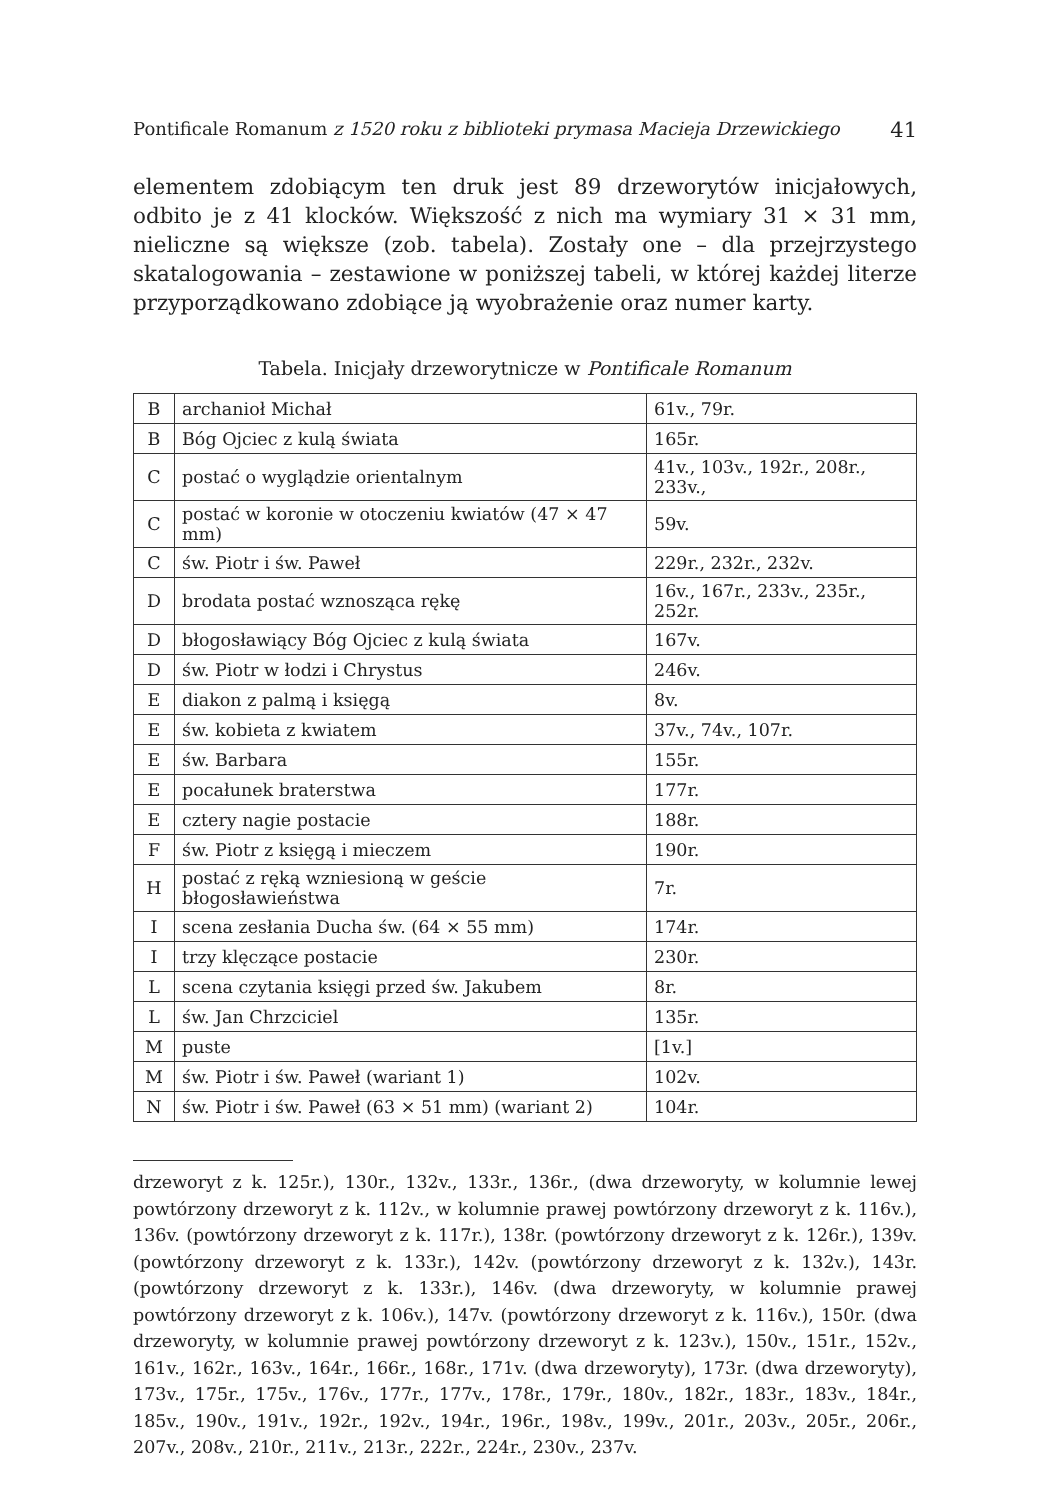Pontificale Romanum z 1520 roku z biblioteki prymasa Macieja Drzewickiego 41
elementem zdobiącym ten druk jest 89 drzeworytów inicjałowych, odbito je z 41 klocków. Większość z nich ma wymiary 31 × 31 mm, nieliczne są większe (zob. tabela). Zostały one – dla przejrzystego skatalogowania – zestawione w poniższej tabeli, w której każdej literze przyporządkowano zdobiące ją wyobrażenie oraz numer karty.
Tabela. Inicjały drzeworytnicze w Pontificale Romanum
| B | archanioł Michał | 61v., 79r. |
| B | Bóg Ojciec z kulą świata | 165r. |
| C | postać o wyglądzie orientalnym | 41v., 103v., 192r., 208r., 233v., |
| C | postać w koronie w otoczeniu kwiatów (47 × 47 mm) | 59v. |
| C | św. Piotr i św. Paweł | 229r., 232r., 232v. |
| D | brodata postać wznosząca rękę | 16v., 167r., 233v., 235r., 252r. |
| D | błogosławiący Bóg Ojciec z kulą świata | 167v. |
| D | św. Piotr w łodzi i Chrystus | 246v. |
| E | diakon z palmą i księgą | 8v. |
| E | św. kobieta z kwiatem | 37v., 74v., 107r. |
| E | św. Barbara | 155r. |
| E | pocałunek braterstwa | 177r. |
| E | cztery nagie postacie | 188r. |
| F | św. Piotr z księgą i mieczem | 190r. |
| H | postać z ręką wzniesioną w geście błogosławieństwa | 7r. |
| I | scena zesłania Ducha św. (64 × 55 mm) | 174r. |
| I | trzy klęczące postacie | 230r. |
| L | scena czytania księgi przed św. Jakubem | 8r. |
| L | św. Jan Chrzciciel | 135r. |
| M | puste | [1v.] |
| M | św. Piotr i św. Paweł (wariant 1) | 102v. |
| N | św. Piotr i św. Paweł (63 × 51 mm) (wariant 2) | 104r. |
drzeworyt z k. 125r.), 130r., 132v., 133r., 136r., (dwa drzeworyty, w kolumnie lewej powtórzony drzeworyt z k. 112v., w kolumnie prawej powtórzony drzeworyt z k. 116v.), 136v. (powtórzony drzeworyt z k. 117r.), 138r. (powtórzony drzeworyt z k. 126r.), 139v. (powtórzony drzeworyt z k. 133r.), 142v. (powtórzony drzeworyt z k. 132v.), 143r. (powtórzony drzeworyt z k. 133r.), 146v. (dwa drzeworyty, w kolumnie prawej powtórzony drzeworyt z k. 106v.), 147v. (powtórzony drzeworyt z k. 116v.), 150r. (dwa drzeworyty, w kolumnie prawej powtórzony drzeworyt z k. 123v.), 150v., 151r., 152v., 161v., 162r., 163v., 164r., 166r., 168r., 171v. (dwa drzeworyty), 173r. (dwa drzeworyty), 173v., 175r., 175v., 176v., 177r., 177v., 178r., 179r., 180v., 182r., 183r., 183v., 184r., 185v., 190v., 191v., 192r., 192v., 194r., 196r., 198v., 199v., 201r., 203v., 205r., 206r., 207v., 208v., 210r., 211v., 213r., 222r., 224r., 230v., 237v.